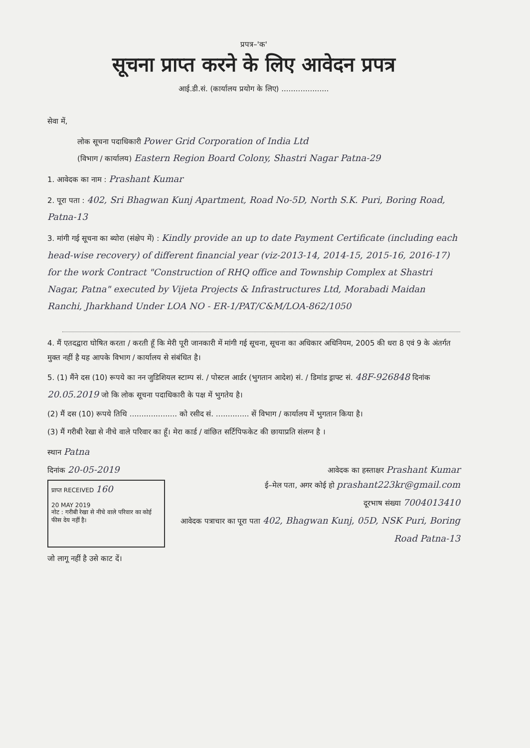प्रपत्र–'क'
सूचना प्राप्त करने के लिए आवेदन प्रपत्र
आई.डी.सं. (कार्यालय प्रयोग के लिए) ....................
सेवा में,
लोक सूचना पदाधिकारी Power Grid Corporation of India Ltd
(विभाग / कार्यालय) Eastern Region Board Colony, Shastri Nagar Patna-29
1. आवेदक का नाम : Prashant Kumar
2. पूरा पता : 402, Sri Bhagwan Kunj Apartment, Road No-5D, North S.K. Puri, Boring Road, Patna-13
3. मांगी गई सूचना का ब्योरा (संक्षेप में) : Kindly provide an up to date Payment Certificate (including each head-wise recovery) of different financial year (viz-2013-14, 2014-15, 2015-16, 2016-17) for the work Contract "Construction of RHQ office and Township Complex at Shastri Nagar, Patna" executed by Vijeta Projects & Infrastructures Ltd, Morabadi Maidan Ranchi, Jharkhand Under LOA NO - ER-1/PAT/C&M/LOA-862/1050
4. मैं एतदद्वारा घोषित करता / करती हूँ कि मेरी पूरी जानकारी में मांगी गई सूचना, सूचना का अधिकार अधिनियम, 2005 की धरा 8 एवं 9 के अंतर्गत मुक्त नहीं है यह आपके विभाग / कार्यालय से संबंधित है।
5. (1) मैंने दस (10) रूपये का नन जुडिशियल स्टाम्प सं. / पोस्टल आर्डर (भुगतान आदेश) सं. / डिमांड ड्राफ्ट सं. 48F-926848 दिनांक 20.05.2019 जो कि लोक सूचना पदाधिकारी के पक्ष में भुगतेय है।
(2) मैं दस (10) रूपये तिथि .................... को रसीद सं. .............. सें विभाग / कार्यालय में भुगतान किया है।
(3) मैं गरीबी रेखा से नीचे वाले परिवार का हूँ। मेरा कार्ड / वांछित सर्टिपिफकेट की छायाप्रति संलग्न है ।
स्थान Patna
दिनांक 20-05-2019
आवेदक का हस्ताक्षर Prashant Kumar
प्राप्त RECEIVED 160
20 MAY 2019
नोट : गरीबी रेखा से नीचे वाले परिवार का कोई फीस देय नहीं है।
ई–मेल पता, अगर कोई हो prashant223kr@gmail.com
दूरभाष संख्या 7004013410
आवेदक पत्राचार का पूरा पता 402, Bhagwan Kunj, 05D, NSK Puri, Boring Road Patna-13
जो लागू नहीं है उसे काट दें।